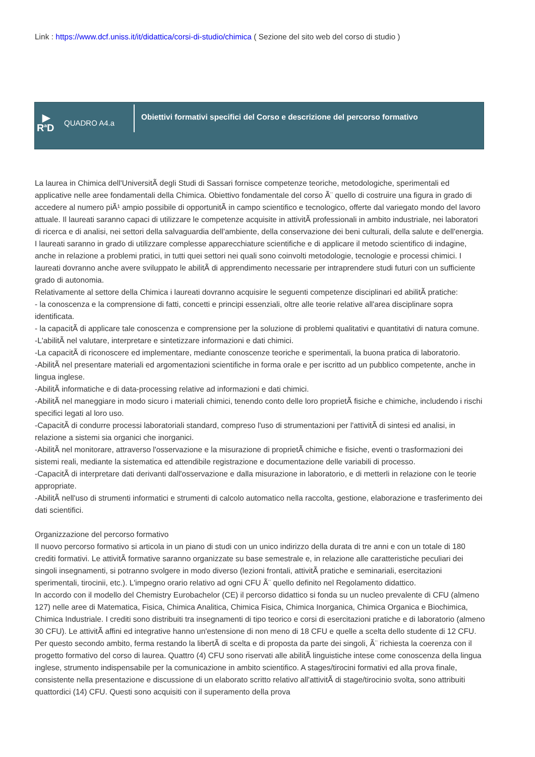Link : https://www.dcf.uniss.it/it/didattica/corsi-di-studio/chimica ( Sezione del sito web del corso di studio )
▶
R<sup>a</sup>D
QUADRO A4.a
Obiettivi formativi specifici del Corso e descrizione del percorso formativo
La laurea in Chimica dell'UniversitÃ degli Studi di Sassari fornisce competenze teoriche, metodologiche, sperimentali ed applicative nelle aree fondamentali della Chimica. Obiettivo fondamentale del corso Ã¨ quello di costruire una figura in grado di accedere al numero piÃ¹ ampio possibile di opportunitÃ in campo scientifico e tecnologico, offerte dal variegato mondo del lavoro attuale. Il laureati saranno capaci di utilizzare le competenze acquisite in attivitÃ professionali in ambito industriale, nei laboratori di ricerca e di analisi, nei settori della salvaguardia dell'ambiente, della conservazione dei beni culturali, della salute e dell'energia.
I laureati saranno in grado di utilizzare complesse apparecchiature scientifiche e di applicare il metodo scientifico di indagine, anche in relazione a problemi pratici, in tutti quei settori nei quali sono coinvolti metodologie, tecnologie e processi chimici. I laureati dovranno anche avere sviluppato le abilitÃ di apprendimento necessarie per intraprendere studi futuri con un sufficiente grado di autonomia.
Relativamente al settore della Chimica i laureati dovranno acquisire le seguenti competenze disciplinari ed abilitÃ pratiche:
- la conoscenza e la comprensione di fatti, concetti e principi essenziali, oltre alle teorie relative all'area disciplinare sopra identificata.
- la capacitÃ di applicare tale conoscenza e comprensione per la soluzione di problemi qualitativi e quantitativi di natura comune.
-L'abilitÃ nel valutare, interpretare e sintetizzare informazioni e dati chimici.
-La capacitÃ di riconoscere ed implementare, mediante conoscenze teoriche e sperimentali, la buona pratica di laboratorio.
-AbilitÃ nel presentare materiali ed argomentazioni scientifiche in forma orale e per iscritto ad un pubblico competente, anche in lingua inglese.
-AbilitÃ informatiche e di data-processing relative ad informazioni e dati chimici.
-AbilitÃ nel maneggiare in modo sicuro i materiali chimici, tenendo conto delle loro proprietÃ fisiche e chimiche, includendo i rischi specifici legati al loro uso.
-CapacitÃ di condurre processi laboratoriali standard, compreso l'uso di strumentazioni per l'attivitÃ di sintesi ed analisi, in relazione a sistemi sia organici che inorganici.
-AbilitÃ nel monitorare, attraverso l'osservazione e la misurazione di proprietÃ chimiche e fisiche, eventi o trasformazioni dei sistemi reali, mediante la sistematica ed attendibile registrazione e documentazione delle variabili di processo.
-CapacitÃ di interpretare dati derivanti dall'osservazione e dalla misurazione in laboratorio, e di metterli in relazione con le teorie appropriate.
-AbilitÃ nell'uso di strumenti informatici e strumenti di calcolo automatico nella raccolta, gestione, elaborazione e trasferimento dei dati scientifici.
Organizzazione del percorso formativo
Il nuovo percorso formativo si articola in un piano di studi con un unico indirizzo della durata di tre anni e con un totale di 180 crediti formativi. Le attivitÃ formative saranno organizzate su base semestrale e, in relazione alle caratteristiche peculiari dei singoli insegnamenti, si potranno svolgere in modo diverso (lezioni frontali, attivitÃ pratiche e seminariali, esercitazioni sperimentali, tirocinii, etc.). L'impegno orario relativo ad ogni CFU Ã¨ quello definito nel Regolamento didattico.
In accordo con il modello del Chemistry Eurobachelor (CE) il percorso didattico si fonda su un nucleo prevalente di CFU (almeno 127) nelle aree di Matematica, Fisica, Chimica Analitica, Chimica Fisica, Chimica Inorganica, Chimica Organica e Biochimica, Chimica Industriale. I crediti sono distribuiti tra insegnamenti di tipo teorico e corsi di esercitazioni pratiche e di laboratorio (almeno 30 CFU). Le attivitÃ affini ed integrative hanno un'estensione di non meno di 18 CFU e quelle a scelta dello studente di 12 CFU. Per questo secondo ambito, ferma restando la libertÃ di scelta e di proposta da parte dei singoli, Ã¨ richiesta la coerenza con il progetto formativo del corso di laurea. Quattro (4) CFU sono riservati alle abilitÃ linguistiche intese come conoscenza della lingua inglese, strumento indispensabile per la comunicazione in ambito scientifico. A stages/tirocini formativi ed alla prova finale, consistente nella presentazione e discussione di un elaborato scritto relativo all'attivitÃ di stage/tirocinio svolta, sono attribuiti quattordici (14) CFU. Questi sono acquisiti con il superamento della prova